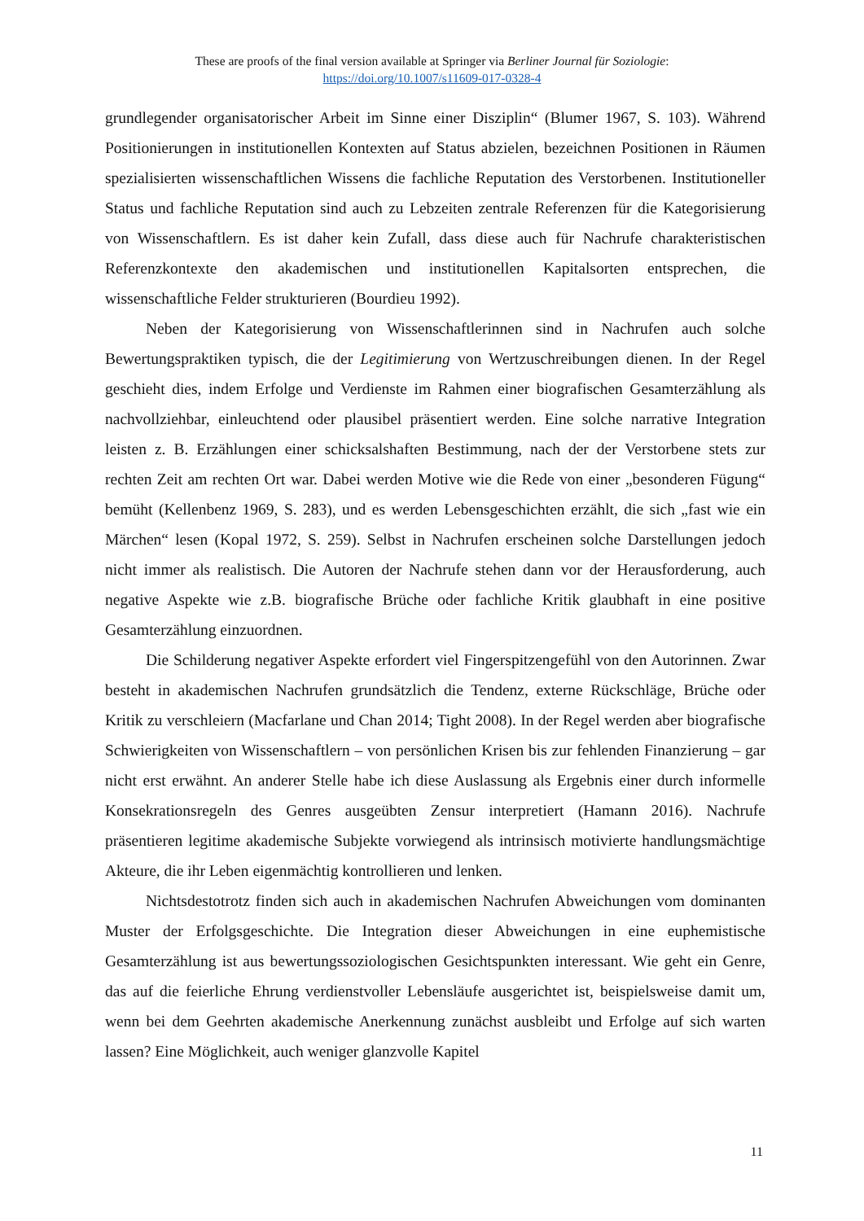These are proofs of the final version available at Springer via Berliner Journal für Soziologie:
https://doi.org/10.1007/s11609-017-0328-4
grundlegender organisatorischer Arbeit im Sinne einer Disziplin“ (Blumer 1967, S. 103). Während Positionierungen in institutionellen Kontexten auf Status abzielen, bezeichnen Positionen in Räumen spezialisierten wissenschaftlichen Wissens die fachliche Reputation des Verstorbenen. Institutioneller Status und fachliche Reputation sind auch zu Lebzeiten zentrale Referenzen für die Kategorisierung von Wissenschaftlern. Es ist daher kein Zufall, dass diese auch für Nachrufe charakteristischen Referenzkontexte den akademischen und institutionellen Kapitalsorten entsprechen, die wissenschaftliche Felder strukturieren (Bourdieu 1992).
Neben der Kategorisierung von Wissenschaftlerinnen sind in Nachrufen auch solche Bewertungspraktiken typisch, die der Legitimierung von Wertzuschreibungen dienen. In der Regel geschieht dies, indem Erfolge und Verdienste im Rahmen einer biografischen Gesamterzählung als nachvollziehbar, einleuchtend oder plausibel präsentiert werden. Eine solche narrative Integration leisten z. B. Erzählungen einer schicksalshaften Bestimmung, nach der der Verstorbene stets zur rechten Zeit am rechten Ort war. Dabei werden Motive wie die Rede von einer „besonderen Fügung“ bemüht (Kellenbenz 1969, S. 283), und es werden Lebensgeschichten erzählt, die sich „fast wie ein Märchen“ lesen (Kopal 1972, S. 259). Selbst in Nachrufen erscheinen solche Darstellungen jedoch nicht immer als realistisch. Die Autoren der Nachrufe stehen dann vor der Herausforderung, auch negative Aspekte wie z.B. biografische Brüche oder fachliche Kritik glaubhaft in eine positive Gesamterzählung einzuordnen.
Die Schilderung negativer Aspekte erfordert viel Fingerspitzengefühl von den Autorinnen. Zwar besteht in akademischen Nachrufen grundsätzlich die Tendenz, externe Rückschläge, Brüche oder Kritik zu verschleiern (Macfarlane und Chan 2014; Tight 2008). In der Regel werden aber biografische Schwierigkeiten von Wissenschaftlern – von persönlichen Krisen bis zur fehlenden Finanzierung – gar nicht erst erwähnt. An anderer Stelle habe ich diese Auslassung als Ergebnis einer durch informelle Konsekrationsregeln des Genres ausgeübten Zensur interpretiert (Hamann 2016). Nachrufe präsentieren legitime akademische Subjekte vorwiegend als intrinsisch motivierte handlungsmächtige Akteure, die ihr Leben eigenmächtig kontrollieren und lenken.
Nichtsdestotrotz finden sich auch in akademischen Nachrufen Abweichungen vom dominanten Muster der Erfolgsgeschichte. Die Integration dieser Abweichungen in eine euphemistische Gesamterzählung ist aus bewertungssoziologischen Gesichtspunkten interessant. Wie geht ein Genre, das auf die feierliche Ehrung verdienstvoller Lebensläufe ausgerichtet ist, beispielsweise damit um, wenn bei dem Geehrten akademische Anerkennung zunächst ausbleibt und Erfolge auf sich warten lassen? Eine Möglichkeit, auch weniger glanzvolle Kapitel
11